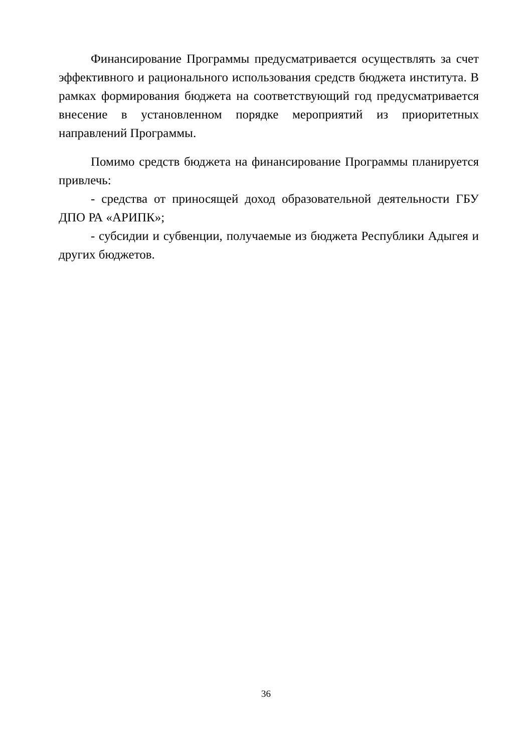Финансирование Программы предусматривается осуществлять за счет эффективного и рационального использования средств бюджета института. В рамках формирования бюджета на соответствующий год предусматривается внесение в установленном порядке мероприятий из приоритетных направлений Программы.
Помимо средств бюджета на финансирование Программы планируется привлечь:
- средства от приносящей доход образовательной деятельности ГБУ ДПО РА «АРИПК»;
- субсидии и субвенции, получаемые из бюджета Республики Адыгея и других бюджетов.
36